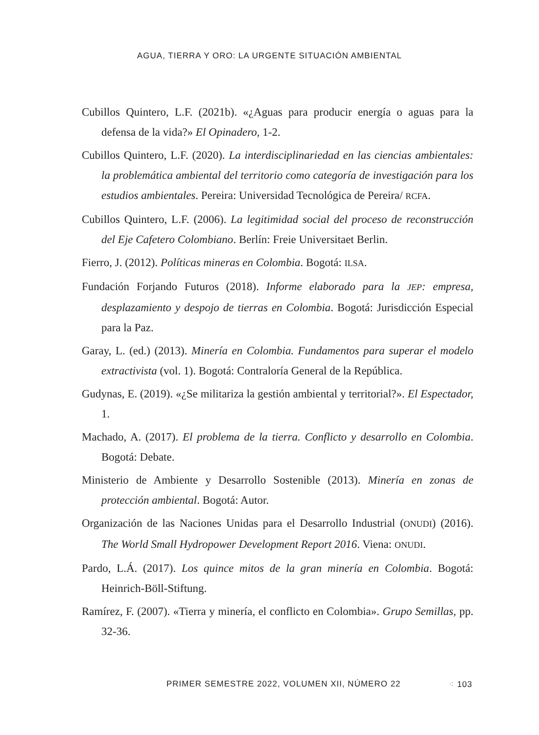AGUA, TIERRA Y ORO: LA URGENTE SITUACIÓN AMBIENTAL
Cubillos Quintero, L.F. (2021b). «¿Aguas para producir energía o aguas para la defensa de la vida?» El Opinadero, 1-2.
Cubillos Quintero, L.F. (2020). La interdisciplinariedad en las ciencias ambientales: la problemática ambiental del territorio como categoría de investigación para los estudios ambientales. Pereira: Universidad Tecnológica de Pereira/ RCFA.
Cubillos Quintero, L.F. (2006). La legitimidad social del proceso de reconstrucción del Eje Cafetero Colombiano. Berlín: Freie Universitaet Berlin.
Fierro, J. (2012). Políticas mineras en Colombia. Bogotá: ILSA.
Fundación Forjando Futuros (2018). Informe elaborado para la JEP: empresa, desplazamiento y despojo de tierras en Colombia. Bogotá: Jurisdicción Especial para la Paz.
Garay, L. (ed.) (2013). Minería en Colombia. Fundamentos para superar el modelo extractivista (vol. 1). Bogotá: Contraloría General de la República.
Gudynas, E. (2019). «¿Se militariza la gestión ambiental y territorial?». El Espectador, 1.
Machado, A. (2017). El problema de la tierra. Conflicto y desarrollo en Colombia. Bogotá: Debate.
Ministerio de Ambiente y Desarrollo Sostenible (2013). Minería en zonas de protección ambiental. Bogotá: Autor.
Organización de las Naciones Unidas para el Desarrollo Industrial (ONUDI) (2016). The World Small Hydropower Development Report 2016. Viena: ONUDI.
Pardo, L.Á. (2017). Los quince mitos de la gran minería en Colombia. Bogotá: Heinrich-Böll-Stiftung.
Ramírez, F. (2007). «Tierra y minería, el conflicto en Colombia». Grupo Semillas, pp. 32-36.
PRIMER SEMESTRE 2022, VOLUMEN XII, NÚMERO 22 ⁖ 103